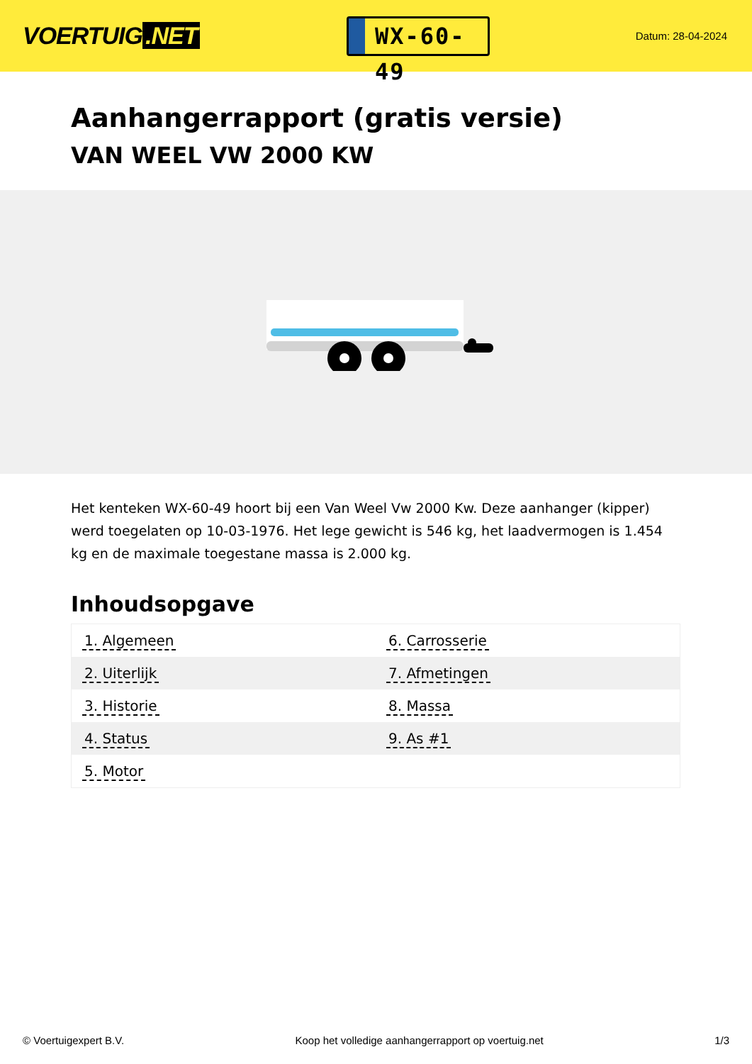VOERTUIG.NET
WX-60-49
Datum: 28-04-2024
Aanhangerrapport (gratis versie)
VAN WEEL VW 2000 KW
Het kenteken WX-60-49 hoort bij een Van Weel Vw 2000 Kw. Deze aanhanger (kipper) werd toegelaten op 10-03-1976. Het lege gewicht is 546 kg, het laadvermogen is 1.454 kg en de maximale toegestane massa is 2.000 kg.
Inhoudsopgave
| 1. Algemeen | 6. Carrosserie |
| 2. Uiterlijk | 7. Afmetingen |
| 3. Historie | 8. Massa |
| 4. Status | 9. As #1 |
| 5. Motor | |
© Voertuigexpert B.V. Koop het volledige aanhangerrapport op voertuig.net
1/3